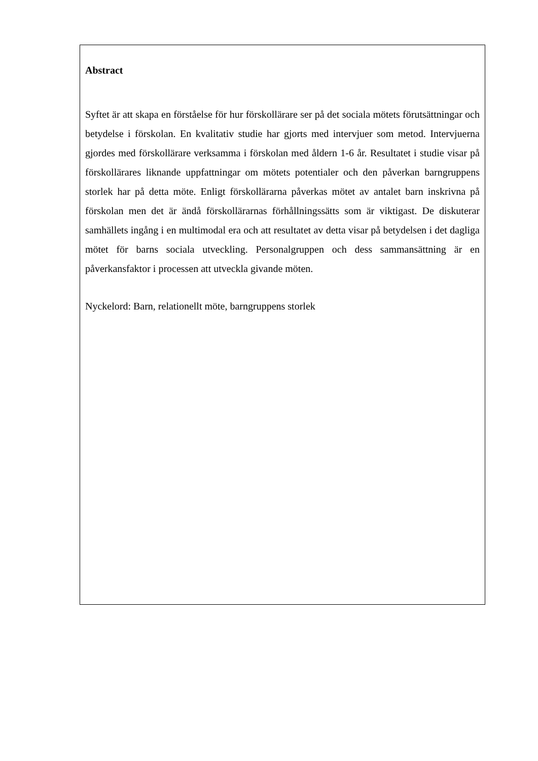Abstract
Syftet är att skapa en förståelse för hur förskollärare ser på det sociala mötets förutsättningar och betydelse i förskolan. En kvalitativ studie har gjorts med intervjuer som metod. Intervjuerna gjordes med förskollärare verksamma i förskolan med åldern 1-6 år. Resultatet i studie visar på förskollärares liknande uppfattningar om mötets potentialer och den påverkan barngruppens storlek har på detta möte. Enligt förskollärarna påverkas mötet av antalet barn inskrivna på förskolan men det är ändå förskollärarnas förhållningssätts som är viktigast. De diskuterar samhällets ingång i en multimodal era och att resultatet av detta visar på betydelsen i det dagliga mötet för barns sociala utveckling. Personalgruppen och dess sammansättning är en påverkansfaktor i processen att utveckla givande möten.
Nyckelord: Barn, relationellt möte, barngruppens storlek